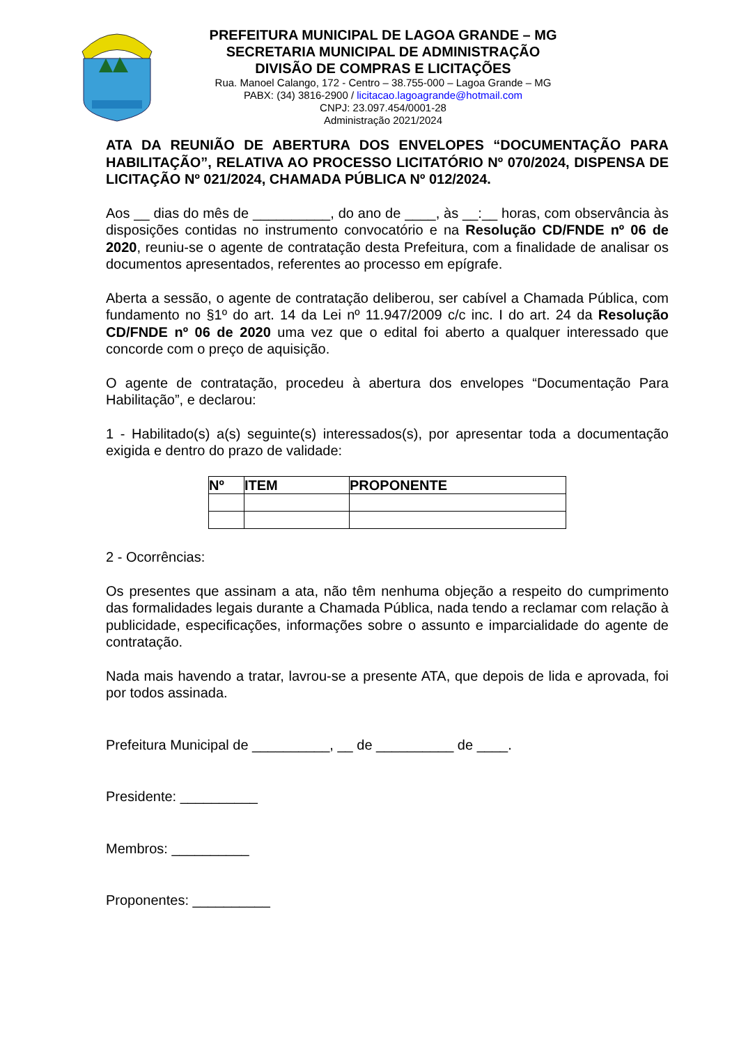PREFEITURA MUNICIPAL DE LAGOA GRANDE – MG
SECRETARIA MUNICIPAL DE ADMINISTRAÇÃO
DIVISÃO DE COMPRAS E LICITAÇÕES
Rua. Manoel Calango, 172 - Centro – 38.755-000 – Lagoa Grande – MG
PABX: (34) 3816-2900 / licitacao.lagoagrande@hotmail.com
CNPJ: 23.097.454/0001-28
Administração 2021/2024
ATA DA REUNIÃO DE ABERTURA DOS ENVELOPES “DOCUMENTAÇÃO PARA HABILITAÇÃO”, RELATIVA AO PROCESSO LICITATÓRIO Nº 070/2024, DISPENSA DE LICITAÇÃO Nº 021/2024, CHAMADA PÚBLICA Nº 012/2024.
Aos __ dias do mês de __________, do ano de ____, às __:__ horas, com observância às disposições contidas no instrumento convocatório e na Resolução CD/FNDE nº 06 de 2020, reuniu-se o agente de contratação desta Prefeitura, com a finalidade de analisar os documentos apresentados, referentes ao processo em epígrafe.
Aberta a sessão, o agente de contratação deliberou, ser cabível a Chamada Pública, com fundamento no §1º do art. 14 da Lei nº 11.947/2009 c/c inc. I do art. 24 da Resolução CD/FNDE nº 06 de 2020 uma vez que o edital foi aberto a qualquer interessado que concorde com o preço de aquisição.
O agente de contratação, procedeu à abertura dos envelopes “Documentação Para Habilitação”, e declarou:
1 - Habilitado(s) a(s) seguinte(s) interessados(s), por apresentar toda a documentação exigida e dentro do prazo de validade:
| Nº | ITEM | PROPONENTE |
| --- | --- | --- |
2 - Ocorrências:
Os presentes que assinam a ata, não têm nenhuma objeção a respeito do cumprimento das formalidades legais durante a Chamada Pública, nada tendo a reclamar com relação à publicidade, especificações, informações sobre o assunto e imparcialidade do agente de contratação.
Nada mais havendo a tratar, lavrou-se a presente ATA, que depois de lida e aprovada, foi por todos assinada.
Prefeitura Municipal de __________, __ de __________ de ____.
Presidente: __________
Membros: __________
Proponentes: __________